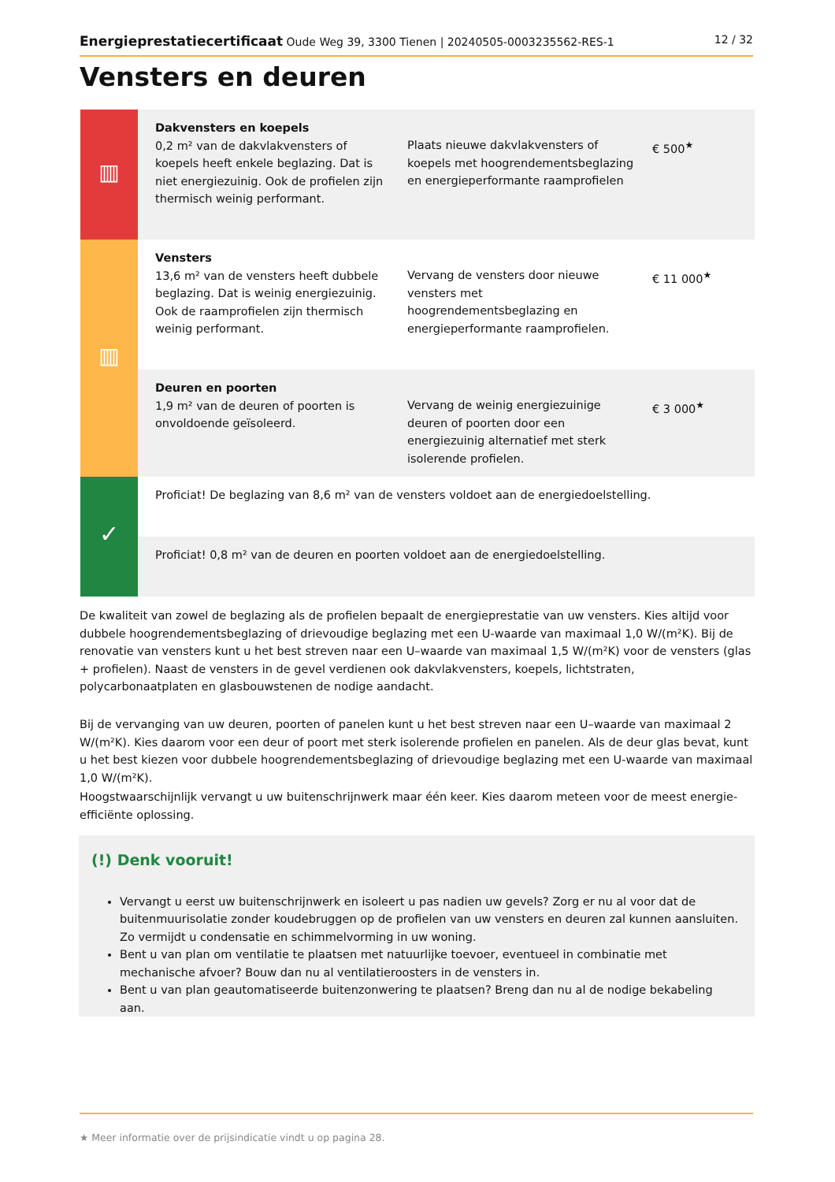Energieprestatiecertificaat Oude Weg 39, 3300 Tienen | 20240505-0003235562-RES-1 12 / 32
Vensters en deuren
| ▥ | Dakvensters en koepels 0,2 m² van de dakvlakvensters of koepels heeft enkele beglazing. Dat is niet energiezuinig. Ook de profielen zijn thermisch weinig performant. | Plaats nieuwe dakvlakvensters of koepels met hoogrendementsbeglazing en energieperformante raamprofielen | € 500<sup>★</sup> |
| ▥ | Vensters 13,6 m² van de vensters heeft dubbele beglazing. Dat is weinig energiezuinig. Ook de raamprofielen zijn thermisch weinig performant. | Vervang de vensters door nieuwe vensters met hoogrendementsbeglazing en energieperformante raamprofielen. | € 11 000<sup>★</sup> |
| | Deuren en poorten 1,9 m² van de deuren of poorten is onvoldoende geïsoleerd. | Vervang de weinig energiezuinige deuren of poorten door een energiezuinig alternatief met sterk isolerende profielen. | € 3 000<sup>★</sup> |
| ✓ | Proficiat! De beglazing van 8,6 m² van de vensters voldoet aan de energiedoelstelling. | | |
| | Proficiat! 0,8 m² van de deuren en poorten voldoet aan de energiedoelstelling. | | |
De kwaliteit van zowel de beglazing als de profielen bepaalt de energieprestatie van uw vensters. Kies altijd voor dubbele hoogrendementsbeglazing of drievoudige beglazing met een U-waarde van maximaal 1,0 W/(m²K). Bij de renovatie van vensters kunt u het best streven naar een U–waarde van maximaal 1,5 W/(m²K) voor de vensters (glas + profielen). Naast de vensters in de gevel verdienen ook dakvlakvensters, koepels, lichtstraten, polycarbonaatplaten en glasbouwstenen de nodige aandacht.
Bij de vervanging van uw deuren, poorten of panelen kunt u het best streven naar een U–waarde van maximaal 2 W/(m²K). Kies daarom voor een deur of poort met sterk isolerende profielen en panelen. Als de deur glas bevat, kunt u het best kiezen voor dubbele hoogrendementsbeglazing of drievoudige beglazing met een U-waarde van maximaal 1,0 W/(m²K).
Hoogstwaarschijnlijk vervangt u uw buitenschrijnwerk maar één keer. Kies daarom meteen voor de meest energie-efficiënte oplossing.
(!) Denk vooruit!
Vervangt u eerst uw buitenschrijnwerk en isoleert u pas nadien uw gevels? Zorg er nu al voor dat de buitenmuurisolatie zonder koudebruggen op de profielen van uw vensters en deuren zal kunnen aansluiten. Zo vermijdt u condensatie en schimmelvorming in uw woning.
Bent u van plan om ventilatie te plaatsen met natuurlijke toevoer, eventueel in combinatie met mechanische afvoer? Bouw dan nu al ventilatieroosters in de vensters in.
Bent u van plan geautomatiseerde buitenzonwering te plaatsen? Breng dan nu al de nodige bekabeling aan.
★ Meer informatie over de prijsindicatie vindt u op pagina 28.